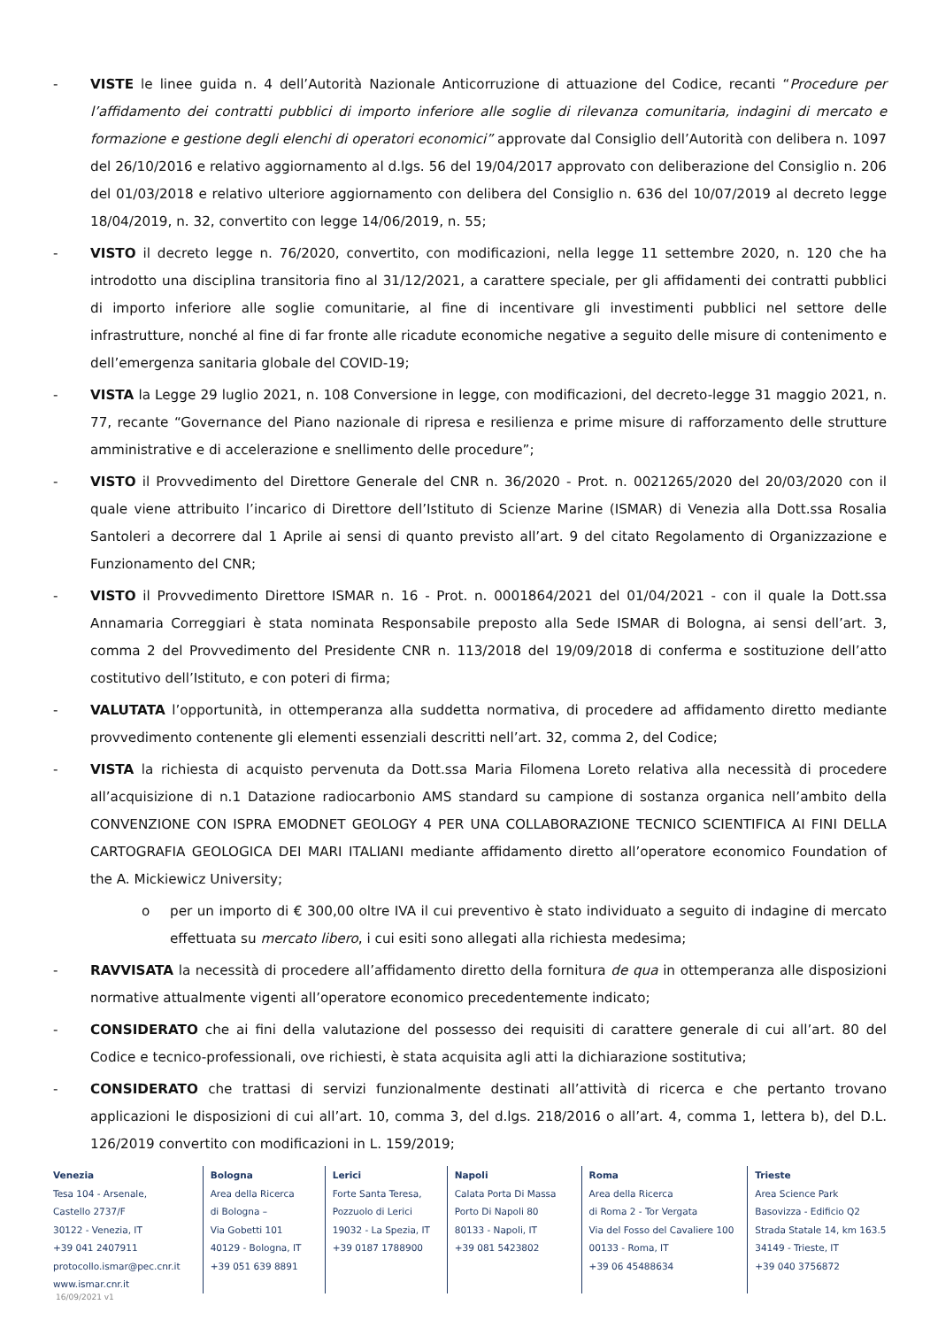- VISTE le linee guida n. 4 dell’Autorità Nazionale Anticorruzione di attuazione del Codice, recanti “Procedure per l’affidamento dei contratti pubblici di importo inferiore alle soglie di rilevanza comunitaria, indagini di mercato e formazione e gestione degli elenchi di operatori economici” approvate dal Consiglio dell’Autorità con delibera n. 1097 del 26/10/2016 e relativo aggiornamento al d.lgs. 56 del 19/04/2017 approvato con deliberazione del Consiglio n. 206 del 01/03/2018 e relativo ulteriore aggiornamento con delibera del Consiglio n. 636 del 10/07/2019 al decreto legge 18/04/2019, n. 32, convertito con legge 14/06/2019, n. 55;
- VISTO il decreto legge n. 76/2020, convertito, con modificazioni, nella legge 11 settembre 2020, n. 120 che ha introdotto una disciplina transitoria fino al 31/12/2021, a carattere speciale, per gli affidamenti dei contratti pubblici di importo inferiore alle soglie comunitarie, al fine di incentivare gli investimenti pubblici nel settore delle infrastrutture, nonché al fine di far fronte alle ricadute economiche negative a seguito delle misure di contenimento e dell’emergenza sanitaria globale del COVID-19;
- VISTA la Legge 29 luglio 2021, n. 108 Conversione in legge, con modificazioni, del decreto-legge 31 maggio 2021, n. 77, recante “Governance del Piano nazionale di ripresa e resilienza e prime misure di rafforzamento delle strutture amministrative e di accelerazione e snellimento delle procedure”;
- VISTO il Provvedimento del Direttore Generale del CNR n. 36/2020 - Prot. n. 0021265/2020 del 20/03/2020 con il quale viene attribuito l’incarico di Direttore dell’Istituto di Scienze Marine (ISMAR) di Venezia alla Dott.ssa Rosalia Santoleri a decorrere dal 1 Aprile ai sensi di quanto previsto all’art. 9 del citato Regolamento di Organizzazione e Funzionamento del CNR;
- VISTO il Provvedimento Direttore ISMAR n. 16 - Prot. n. 0001864/2021 del 01/04/2021 - con il quale la Dott.ssa Annamaria Correggiari è stata nominata Responsabile preposto alla Sede ISMAR di Bologna, ai sensi dell’art. 3, comma 2 del Provvedimento del Presidente CNR n. 113/2018 del 19/09/2018 di conferma e sostituzione dell’atto costitutivo dell’Istituto, e con poteri di firma;
- VALUTATA l’opportunità, in ottemperanza alla suddetta normativa, di procedere ad affidamento diretto mediante provvedimento contenente gli elementi essenziali descritti nell’art. 32, comma 2, del Codice;
- VISTA la richiesta di acquisto pervenuta da Dott.ssa Maria Filomena Loreto relativa alla necessità di procedere all’acquisizione di n.1 Datazione radiocarbonio AMS standard su campione di sostanza organica nell’ambito della CONVENZIONE CON ISPRA EMODNET GEOLOGY 4 PER UNA COLLABORAZIONE TECNICO SCIENTIFICA AI FINI DELLA CARTOGRAFIA GEOLOGICA DEI MARI ITALIANI mediante affidamento diretto all’operatore economico Foundation of the A. Mickiewicz University;
o per un importo di € 300,00 oltre IVA il cui preventivo è stato individuato a seguito di indagine di mercato effettuata su mercato libero, i cui esiti sono allegati alla richiesta medesima;
- RAVVISATA la necessità di procedere all’affidamento diretto della fornitura de qua in ottemperanza alle disposizioni normative attualmente vigenti all’operatore economico precedentemente indicato;
- CONSIDERATO che ai fini della valutazione del possesso dei requisiti di carattere generale di cui all’art. 80 del Codice e tecnico-professionali, ove richiesti, è stata acquisita agli atti la dichiarazione sostitutiva;
- CONSIDERATO che trattasi di servizi funzionalmente destinati all’attività di ricerca e che pertanto trovano applicazioni le disposizioni di cui all’art. 10, comma 3, del d.lgs. 218/2016 o all’art. 4, comma 1, lettera b), del D.L. 126/2019 convertito con modificazioni in L. 159/2019;
Venezia
Tesa 104 - Arsenale,
Castello 2737/F
30122 - Venezia, IT
+39 041 2407911
protocollo.ismar@pec.cnr.it
www.ismar.cnr.it
Bologna
Area della Ricerca
di Bologna –
Via Gobetti 101
40129 - Bologna, IT
+39 051 639 8891
Lerici
Forte Santa Teresa,
Pozzuolo di Lerici
19032 - La Spezia, IT
+39 0187 1788900
Napoli
Calata Porta Di Massa
Porto Di Napoli 80
80133 - Napoli, IT
+39 081 5423802
Roma
Area della Ricerca
di Roma 2 - Tor Vergata
Via del Fosso del Cavaliere 100
00133 - Roma, IT
+39 06 45488634
Trieste
Area Science Park
Basovizza - Edificio Q2
Strada Statale 14, km 163.5
34149 - Trieste, IT
+39 040 3756872
16/09/2021 v1